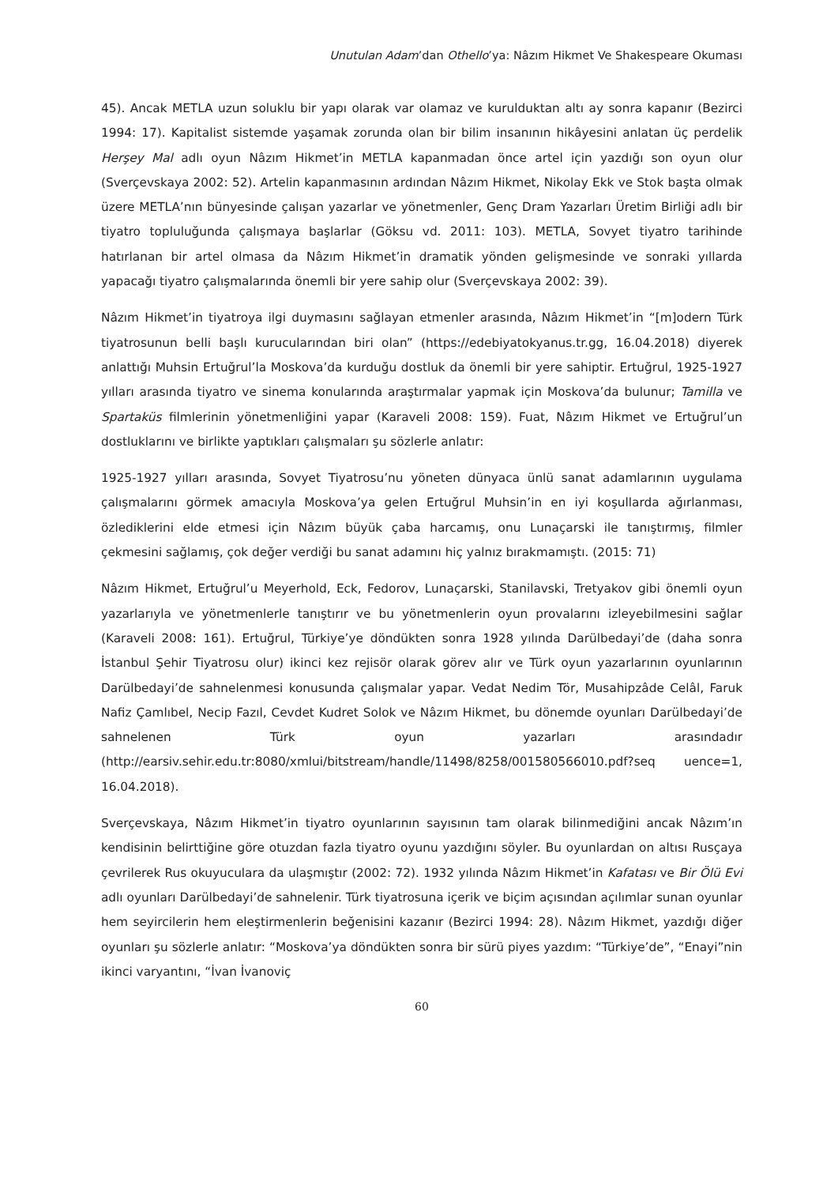Unutulan Adam’dan Othello’ya: Nâzım Hikmet Ve Shakespeare Okuması
45). Ancak METLA uzun soluklu bir yapı olarak var olamaz ve kurulduktan altı ay sonra kapanır (Bezirci 1994: 17). Kapitalist sistemde yaşamak zorunda olan bir bilim insanının hikâyesini anlatan üç perdelik Herşey Mal adlı oyun Nâzım Hikmet’in METLA kapanmadan önce artel için yazdığı son oyun olur (Sverçevskaya 2002: 52). Artelin kapanmasının ardından Nâzım Hikmet, Nikolay Ekk ve Stok başta olmak üzere METLA’nın bünyesinde çalışan yazarlar ve yönetmenler, Genç Dram Yazarları Üretim Birliği adlı bir tiyatro topluluğunda çalışmaya başlarlar (Göksu vd. 2011: 103). METLA, Sovyet tiyatro tarihinde hatırlanan bir artel olmasa da Nâzım Hikmet’in dramatik yönden gelişmesinde ve sonraki yıllarda yapacağı tiyatro çalışmalarında önemli bir yere sahip olur (Sverçevskaya 2002: 39).
Nâzım Hikmet’in tiyatroya ilgi duymasını sağlayan etmenler arasında, Nâzım Hikmet’in “[m]odern Türk tiyatrosunun belli başlı kurucularından biri olan” (https://edebiyatokyanus.tr.gg, 16.04.2018) diyerek anlattığı Muhsin Ertuğrul’la Moskova’da kurduğu dostluk da önemli bir yere sahiptir. Ertuğrul, 1925-1927 yılları arasında tiyatro ve sinema konularında araştırmalar yapmak için Moskova’da bulunur; Tamilla ve Spartaküs filmlerinin yönetmenliğini yapar (Karaveli 2008: 159). Fuat, Nâzım Hikmet ve Ertuğrul’un dostluklarını ve birlikte yaptıkları çalışmaları şu sözlerle anlatır:
1925-1927 yılları arasında, Sovyet Tiyatrosu’nu yöneten dünyaca ünlü sanat adamlarının uygulama çalışmalarını görmek amacıyla Moskova’ya gelen Ertuğrul Muhsin’in en iyi koşullarda ağırlanması, özlediklerini elde etmesi için Nâzım büyük çaba harcamış, onu Lunaçarski ile tanıştırmış, filmler çekmesini sağlamış, çok değer verdiği bu sanat adamını hiç yalnız bırakmamıştı. (2015: 71)
Nâzım Hikmet, Ertuğrul’u Meyerhold, Eck, Fedorov, Lunaçarski, Stanilavski, Tretyakov gibi önemli oyun yazarlarıyla ve yönetmenlerle tanıştırır ve bu yönetmenlerin oyun provalarını izleyebilmesini sağlar (Karaveli 2008: 161). Ertuğrul, Türkiye’ye döndükten sonra 1928 yılında Darülbedayi’de (daha sonra İstanbul Şehir Tiyatrosu olur) ikinci kez rejisör olarak görev alır ve Türk oyun yazarlarının oyunlarının Darülbedayi’de sahnelenmesi konusunda çalışmalar yapar. Vedat Nedim Tör, Musahipzâde Celâl, Faruk Nafiz Çamlıbel, Necip Fazıl, Cevdet Kudret Solok ve Nâzım Hikmet, bu dönemde oyunları Darülbedayi’de sahnelenen Türk oyun yazarları arasındadır (http://earsiv.sehir.edu.tr:8080/xmlui/bitstream/handle/11498/8258/001580566010.pdf?seq uence=1, 16.04.2018).
Sverçevskaya, Nâzım Hikmet’in tiyatro oyunlarının sayısının tam olarak bilinmediğini ancak Nâzım’ın kendisinin belirttiğine göre otuzdan fazla tiyatro oyunu yazdığını söyler. Bu oyunlardan on altısı Rusçaya çevrilerek Rus okuyuculara da ulaşmıştır (2002: 72). 1932 yılında Nâzım Hikmet’in Kafatası ve Bir Ölü Evi adlı oyunları Darülbedayi’de sahnelenir. Türk tiyatrosuna içerik ve biçim açısından açılımlar sunan oyunlar hem seyircilerin hem eleştirmenlerin beğenisini kazanır (Bezirci 1994: 28). Nâzım Hikmet, yazdığı diğer oyunları şu sözlerle anlatır: “Moskova’ya döndükten sonra bir sürü piyes yazdım: “Türkiye’de”, “Enayi”nin ikinci varyantını, “İvan İvanoviç
60